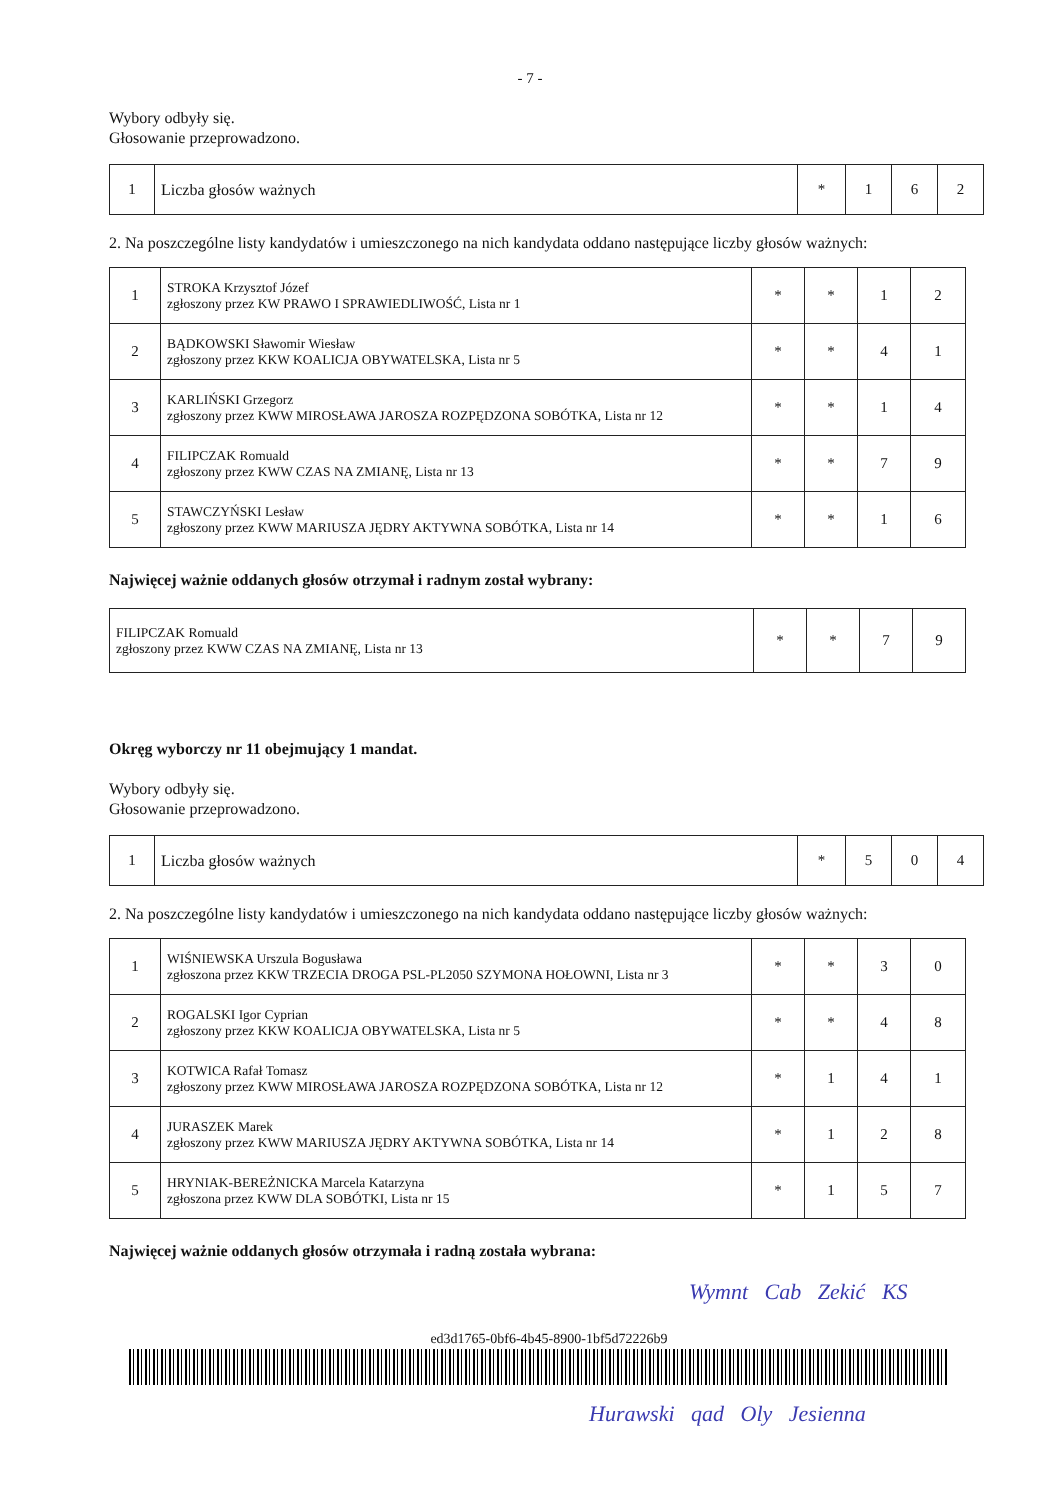- 7 -
Wybory odbyły się.
Głosowanie przeprowadzono.
| 1 | Liczba głosów ważnych | * | 1 | 6 | 2 |
2. Na poszczególne listy kandydatów i umieszczonego na nich kandydata oddano następujące liczby głosów ważnych:
| 1 | STROKA Krzysztof Józef zgłoszony przez KW PRAWO I SPRAWIEDLIWOŚĆ, Lista nr 1 | * | * | 1 | 2 |
| 2 | BĄDKOWSKI Sławomir Wiesław zgłoszony przez KKW KOALICJA OBYWATELSKA, Lista nr 5 | * | * | 4 | 1 |
| 3 | KARLIŃSKI Grzegorz zgłoszony przez KWW MIROSŁAWA JAROSZA ROZPĘDZONA SOBÓTKA, Lista nr 12 | * | * | 1 | 4 |
| 4 | FILIPCZAK Romuald zgłoszony przez KWW CZAS NA ZMIANĘ, Lista nr 13 | * | * | 7 | 9 |
| 5 | STAWCZYŃSKI Lesław zgłoszony przez KWW MARIUSZA JĘDRY AKTYWNA SOBÓTKA, Lista nr 14 | * | * | 1 | 6 |
Najwięcej ważnie oddanych głosów otrzymał i radnym został wybrany:
| FILIPCZAK Romuald zgłoszony przez KWW CZAS NA ZMIANĘ, Lista nr 13 | * | * | 7 | 9 |
Okręg wyborczy nr 11 obejmujący 1 mandat.
Wybory odbyły się.
Głosowanie przeprowadzono.
| 1 | Liczba głosów ważnych | * | 5 | 0 | 4 |
2. Na poszczególne listy kandydatów i umieszczonego na nich kandydata oddano następujące liczby głosów ważnych:
| 1 | WIŚNIEWSKA Urszula Bogusława zgłoszona przez KKW TRZECIA DROGA PSL-PL2050 SZYMONA HOŁOWNI, Lista nr 3 | * | * | 3 | 0 |
| 2 | ROGALSKI Igor Cyprian zgłoszony przez KKW KOALICJA OBYWATELSKA, Lista nr 5 | * | * | 4 | 8 |
| 3 | KOTWICA Rafał Tomasz zgłoszony przez KWW MIROSŁAWA JAROSZA ROZPĘDZONA SOBÓTKA, Lista nr 12 | * | 1 | 4 | 1 |
| 4 | JURASZEK Marek zgłoszony przez KWW MARIUSZA JĘDRY AKTYWNA SOBÓTKA, Lista nr 14 | * | 1 | 2 | 8 |
| 5 | HRYNIAK-BEREŻNICKA Marcela Katarzyna zgłoszona przez KWW DLA SOBÓTKI, Lista nr 15 | * | 1 | 5 | 7 |
Najwięcej ważnie oddanych głosów otrzymała i radną została wybrana:
Wymnt Cab Zekić KS
ed3d1765-0bf6-4b45-8900-1bf5d72226b9
Hurawski qad Oly Jesienna